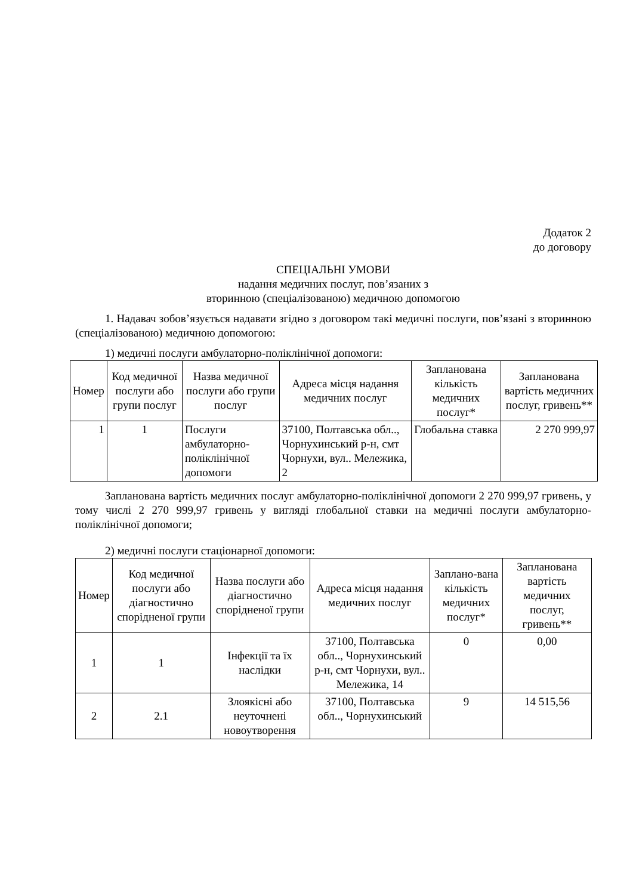Додаток 2
до договору
СПЕЦІАЛЬНІ УМОВИ
надання медичних послуг, пов’язаних з
вторинною (спеціалізованою) медичною допомогою
1. Надавач зобов’язується надавати згідно з договором такі медичні послуги, пов’язані з вторинною (спеціалізованою) медичною допомогою:
1) медичні послуги амбулаторно-поліклінічної допомоги:
| Номер | Код медичної послуги або групи послуг | Назва медичної послуги або групи послуг | Адреса місця надання медичних послуг | Запланована кількість медичних послуг* | Запланована вартість медичних послуг, гривень** |
| --- | --- | --- | --- | --- | --- |
| 1 | 1 | Послуги амбулаторно-поліклінічної допомоги | 37100, Полтавська обл.., Чорнухинський р-н, смт Чорнухи, вул.. Мележика, 2 | Глобальна ставка | 2 270 999,97 |
Запланована вартість медичних послуг амбулаторно-поліклінічної допомоги 2 270 999,97 гривень, у тому числі 2 270 999,97 гривень у вигляді глобальної ставки на медичні послуги амбулаторно-поліклінічної допомоги;
2) медичні послуги стаціонарної допомоги:
| Номер | Код медичної послуги або діагностично спорідненої групи | Назва послуги або діагностично спорідненої групи | Адреса місця надання медичних послуг | Заплано-вана кількість медичних послуг* | Запланована вартість медичних послуг, гривень** |
| --- | --- | --- | --- | --- | --- |
| 1 | 1 | Інфекції та їх наслідки | 37100, Полтавська обл.., Чорнухинський р-н, смт Чорнухи, вул.. Мележика, 14 | 0 | 0,00 |
| 2 | 2.1 | Злоякісні або неуточнені новоутворення | 37100, Полтавська обл.., Чорнухинський | 9 | 14 515,56 |